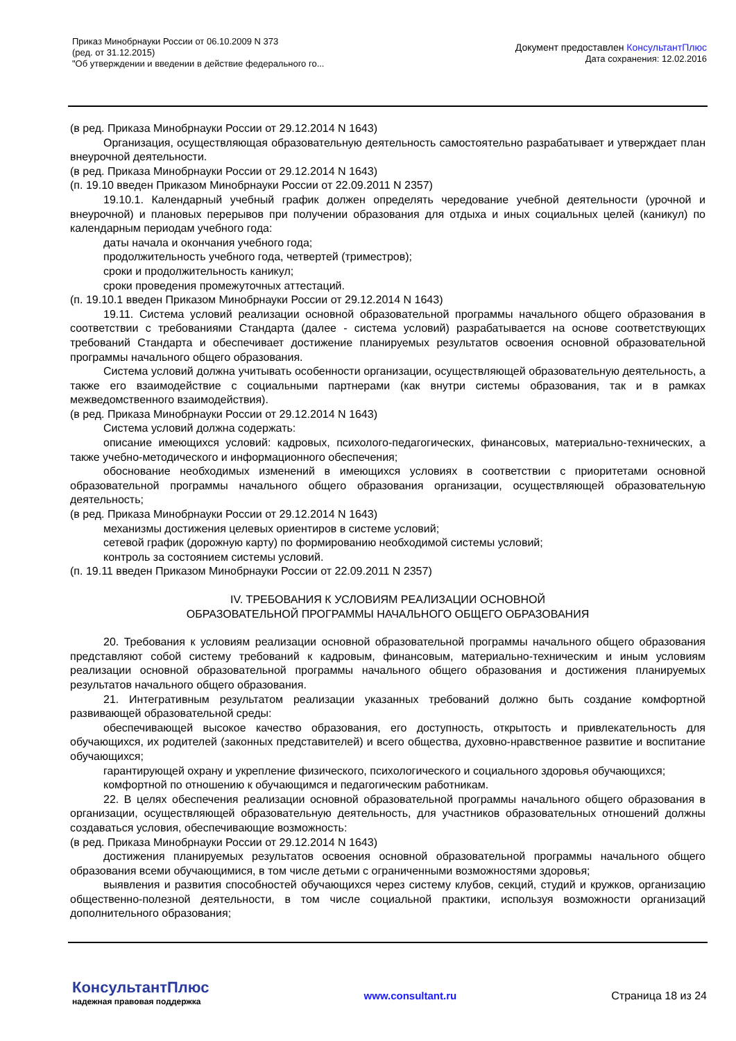Приказ Минобрнауки России от 06.10.2009 N 373
(ред. от 31.12.2015)
"Об утверждении и введении в действие федерального го...
Документ предоставлен КонсультантПлюс
Дата сохранения: 12.02.2016
(в ред. Приказа Минобрнауки России от 29.12.2014 N 1643)
Организация, осуществляющая образовательную деятельность самостоятельно разрабатывает и утверждает план внеурочной деятельности.
(в ред. Приказа Минобрнауки России от 29.12.2014 N 1643)
(п. 19.10 введен Приказом Минобрнауки России от 22.09.2011 N 2357)
19.10.1. Календарный учебный график должен определять чередование учебной деятельности (урочной и внеурочной) и плановых перерывов при получении образования для отдыха и иных социальных целей (каникул) по календарным периодам учебного года:
даты начала и окончания учебного года;
продолжительность учебного года, четвертей (триместров);
сроки и продолжительность каникул;
сроки проведения промежуточных аттестаций.
(п. 19.10.1 введен Приказом Минобрнауки России от 29.12.2014 N 1643)
19.11. Система условий реализации основной образовательной программы начального общего образования в соответствии с требованиями Стандарта (далее - система условий) разрабатывается на основе соответствующих требований Стандарта и обеспечивает достижение планируемых результатов освоения основной образовательной программы начального общего образования.
Система условий должна учитывать особенности организации, осуществляющей образовательную деятельность, а также его взаимодействие с социальными партнерами (как внутри системы образования, так и в рамках межведомственного взаимодействия).
(в ред. Приказа Минобрнауки России от 29.12.2014 N 1643)
Система условий должна содержать:
описание имеющихся условий: кадровых, психолого-педагогических, финансовых, материально-технических, а также учебно-методического и информационного обеспечения;
обоснование необходимых изменений в имеющихся условиях в соответствии с приоритетами основной образовательной программы начального общего образования организации, осуществляющей образовательную деятельность;
(в ред. Приказа Минобрнауки России от 29.12.2014 N 1643)
механизмы достижения целевых ориентиров в системе условий;
сетевой график (дорожную карту) по формированию необходимой системы условий;
контроль за состоянием системы условий.
(п. 19.11 введен Приказом Минобрнауки России от 22.09.2011 N 2357)
IV. ТРЕБОВАНИЯ К УСЛОВИЯМ РЕАЛИЗАЦИИ ОСНОВНОЙ
ОБРАЗОВАТЕЛЬНОЙ ПРОГРАММЫ НАЧАЛЬНОГО ОБЩЕГО ОБРАЗОВАНИЯ
20. Требования к условиям реализации основной образовательной программы начального общего образования представляют собой систему требований к кадровым, финансовым, материально-техническим и иным условиям реализации основной образовательной программы начального общего образования и достижения планируемых результатов начального общего образования.
21. Интегративным результатом реализации указанных требований должно быть создание комфортной развивающей образовательной среды:
обеспечивающей высокое качество образования, его доступность, открытость и привлекательность для обучающихся, их родителей (законных представителей) и всего общества, духовно-нравственное развитие и воспитание обучающихся;
гарантирующей охрану и укрепление физического, психологического и социального здоровья обучающихся;
комфортной по отношению к обучающимся и педагогическим работникам.
22. В целях обеспечения реализации основной образовательной программы начального общего образования в организации, осуществляющей образовательную деятельность, для участников образовательных отношений должны создаваться условия, обеспечивающие возможность:
(в ред. Приказа Минобрнауки России от 29.12.2014 N 1643)
достижения планируемых результатов освоения основной образовательной программы начального общего образования всеми обучающимися, в том числе детьми с ограниченными возможностями здоровья;
выявления и развития способностей обучающихся через систему клубов, секций, студий и кружков, организацию общественно-полезной деятельности, в том числе социальной практики, используя возможности организаций дополнительного образования;
КонсультантПлюс
надежная правовая поддержка
www.consultant.ru Страница 18 из 24